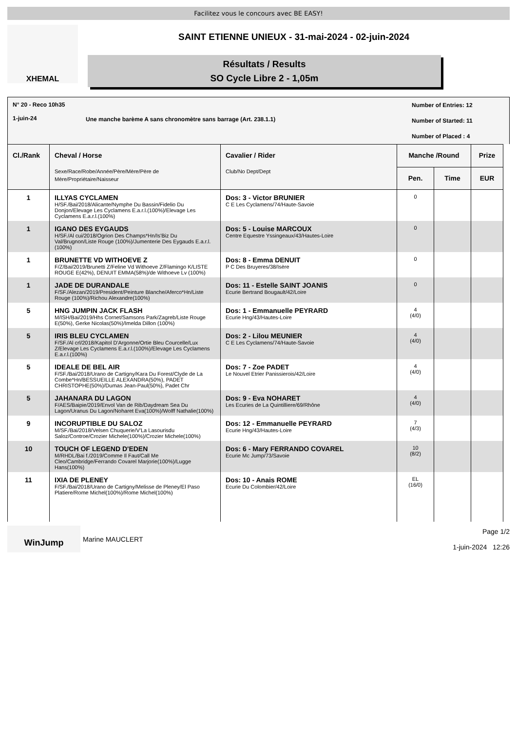Facilitez vous le concours avec BE EASY!
XHEMAL
SAINT ETIENNE UNIEUX - 31-mai-2024 - 02-juin-2024
Résultats / Results
SO Cycle Libre 2 - 1,05m
N° 20 - Reco 10h35
1-juin-24
Une manche barème A sans chronomètre sans barrage (Art. 238.1.1)
Number of Entries: 12
Number of Started: 11
Number of Placed : 4
| Cl./Rank | Cheval / Horse Sexe/Race/Robe/Année/Père/Mère/Père de Mère/Propriétaire/Naisseur | Cavalier / Rider Club/No Dept/Dept | Manche /Round | | Prize |
| --- | --- | --- | --- | --- | --- |
| | | | Pen. | Time | EUR |
| 1 | ILLYAS CYCLAMEN H/SF./Bai/2018/Alicante/Nymphe Du Bassin/Fidelio Du Donjon/Elevage Les Cyclamens E.a.r.l.(100%)/Elevage Les Cyclamens E.a.r.l.(100%) | Dos: 3 - Victor BRUNIER C E Les Cyclamens/74/Haute-Savoie | 0 | | |
| 1 | IGANO DES EYGAUDS H/SF./Al cui/2018/Ogrion Des Champs*Hn/Is'Biz Du Val/Brugnon/Liste Rouge (100%)/Jumenterie Des Eygauds E.a.r.l.(100%) | Dos: 5 - Louise MARCOUX Centre Equestre Yssingeaux/43/Hautes-Loire | 0 | | |
| 1 | BRUNETTE VD WITHOEVE Z F/Z/Bai/2019/Brunetti Z/Feline Vd Withoeve Z/Flamingo K/LISTE ROUGE E(42%), DENUIT EMMA(58%)/de Withoeve Lv (100%) | Dos: 8 - Emma DENUIT P C Des Bruyeres/38/Isère | 0 | | |
| 1 | JADE DE DURANDALE F/SF./Alezan/2019/President/Peinture Blanche/Aferco*Hn/Liste Rouge (100%)/Richou Alexandre(100%) | Dos: 11 - Estelle SAINT JOANIS Ecurie Bertrand Bougault/42/Loire | 0 | | |
| 5 | HNG JUMPIN JACK FLASH M/ISH/Bai/2019/Hhs Cornet/Samsons Park/Zagreb/Liste Rouge E(50%), Gerke Nicolas(50%)/Imelda Dillon (100%) | Dos: 1 - Emmanuelle PEYRARD Ecurie Hng/43/Hautes-Loire | 4 (4/0) | | |
| 5 | IRIS BLEU CYCLAMEN F/SF./Al crl/2018/Kapitol D'Argonne/Ortie Bleu Courcelle/Lux Z/Elevage Les Cyclamens E.a.r.l.(100%)/Elevage Les Cyclamens E.a.r.l.(100%) | Dos: 2 - Lilou MEUNIER C E Les Cyclamens/74/Haute-Savoie | 4 (4/0) | | |
| 5 | IDEALE DE BEL AIR F/SF./Bai/2018/Urano de Cartigny/Kara Du Forest/Clyde de La Combe*Hn/BESSUEILLE ALEXANDRA(50%), PADET CHRISTOPHE(50%)/Dumas Jean-Paul(50%), Padet Chr | Dos: 7 - Zoe PADET Le Nouvel Etrier Panissierois/42/Loire | 4 (4/0) | | |
| 5 | JAHANARA DU LAGON F/AES/Baipie/2019/Envol Van de Rib/Daydream Sea Du Lagon/Uranus Du Lagon/Noharet Eva(100%)/Wolff Nathalie(100%) | Dos: 9 - Eva NOHARET Les Ecuries de La Quintilliere/69/Rhône | 4 (4/0) | | |
| 9 | INCORUPTIBLE DU SALOZ M/SF./Bai/2018/Velsen Chuquerie/V'La Lasourisdu Saloz/Controe/Crozier Michele(100%)/Crozier Michele(100%) | Dos: 12 - Emmanuelle PEYRARD Ecurie Hng/43/Hautes-Loire | 7 (4/3) | | |
| 10 | TOUCH OF LEGEND D'EDEN M/RHDL/Bai f./2019/Comme Il Faut/Call Me Cleo/Cambridge/Ferrando Covarel Marjorie(100%)/Lugge Hans(100%) | Dos: 6 - Mary FERRANDO COVAREL Ecurie Mc Jump/73/Savoie | 10 (8/2) | | |
| 11 | IXIA DE PLENEY F/SF./Bai/2018/Urano de Cartigny/Melisse de Pleney/El Paso Platiere/Rome Michel(100%)/Rome Michel(100%) | Dos: 10 - Anais ROME Ecurie Du Colombier/42/Loire | EL (16/0) | | |
WinJump
Marine MAUCLERT
Page 1/2
1-juin-2024 12:26